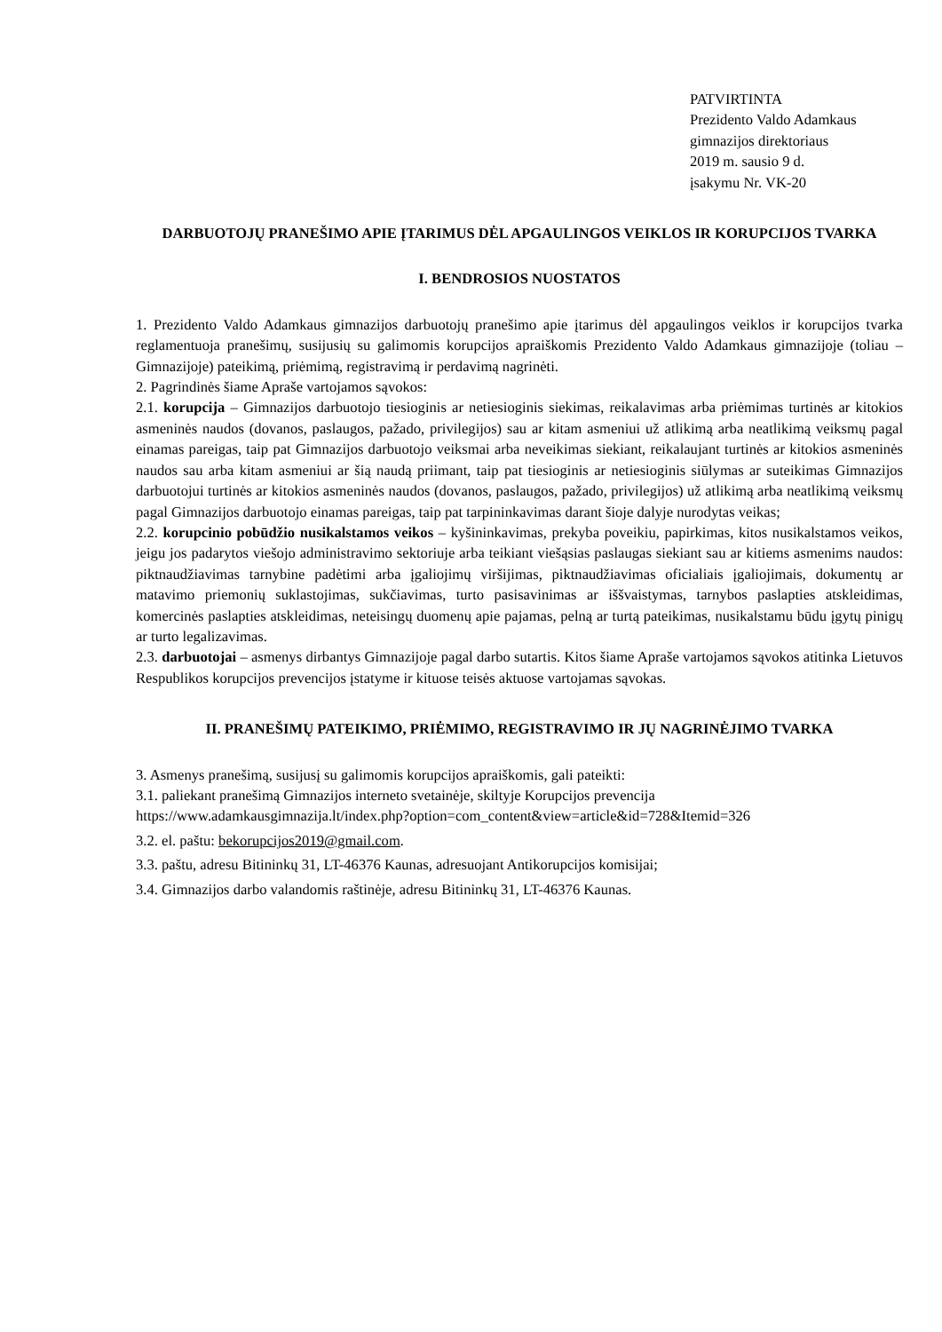PATVIRTINTA
Prezidento Valdo Adamkaus
gimnazijos direktoriaus
2019 m. sausio 9 d.
įsakymu Nr. VK-20
DARBUOTOJŲ PRANEŠIMO APIE ĮTARIMUS DĖL APGAULINGOS VEIKLOS IR KORUPCIJOS TVARKA
I. BENDROSIOS NUOSTATOS
1. Prezidento Valdo Adamkaus gimnazijos darbuotojų pranešimo apie įtarimus dėl apgaulingos veiklos ir korupcijos tvarka reglamentuoja pranešimų, susijusių su galimomis korupcijos apraiškomis Prezidento Valdo Adamkaus gimnazijoje (toliau – Gimnazijoje) pateikimą, priėmimą, registravimą ir perdavimą nagrinėti.
2. Pagrindinės šiame Apraše vartojamos sąvokos:
2.1. korupcija – Gimnazijos darbuotojo tiesioginis ar netiesioginis siekimas, reikalavimas arba priėmimas turtinės ar kitokios asmeninės naudos (dovanos, paslaugos, pažado, privilegijos) sau ar kitam asmeniui už atlikimą arba neatlikimą veiksmų pagal einamas pareigas, taip pat Gimnazijos darbuotojo veiksmai arba neveikimas siekiant, reikalaujant turtinės ar kitokios asmeninės naudos sau arba kitam asmeniui ar šią naudą priimant, taip pat tiesioginis ar netiesioginis siūlymas ar suteikimas Gimnazijos darbuotojui turtinės ar kitokios asmeninės naudos (dovanos, paslaugos, pažado, privilegijos) už atlikimą arba neatlikimą veiksmų pagal Gimnazijos darbuotojo einamas pareigas, taip pat tarpininkavimas darant šioje dalyje nurodytas veikas;
2.2. korupcinio pobūdžio nusikalstamos veikos – kyšininkavimas, prekyba poveikiu, papirkimas, kitos nusikalstamos veikos, jeigu jos padarytos viešojo administravimo sektoriuje arba teikiant viešąsias paslaugas siekiant sau ar kitiems asmenims naudos: piktnaudžiavimas tarnybine padėtimi arba įgaliojimų viršijimas, piktnaudžiavimas oficialiais įgaliojimais, dokumentų ar matavimo priemonių suklastojimas, sukčiavimas, turto pasisavinimas ar iššvaistymas, tarnybos paslapties atskleidimas, komercinės paslapties atskleidimas, neteisingų duomenų apie pajamas, pelną ar turtą pateikimas, nusikalstamu būdu įgytų pinigų ar turto legalizavimas.
2.3. darbuotojai – asmenys dirbantys Gimnazijoje pagal darbo sutartis. Kitos šiame Apraše vartojamos sąvokos atitinka Lietuvos Respublikos korupcijos prevencijos įstatyme ir kituose teisės aktuose vartojamas sąvokas.
II. PRANEŠIMŲ PATEIKIMO, PRIĖMIMO, REGISTRAVIMO IR JŲ NAGRINĖJIMO TVARKA
3. Asmenys pranešimą, susijusį su galimomis korupcijos apraiškomis, gali pateikti:
3.1. paliekant pranešimą Gimnazijos interneto svetainėje, skiltyje Korupcijos prevencija
https://www.adamkausgimnazija.lt/index.php?option=com_content&view=article&id=728&Itemid=326
3.2. el. paštu: bekorupcijos2019@gmail.com.
3.3. paštu, adresu Bitininkų 31, LT-46376 Kaunas, adresuojant Antikorupcijos komisijai;
3.4. Gimnazijos darbo valandomis raštinėje, adresu Bitininkų 31, LT-46376 Kaunas.